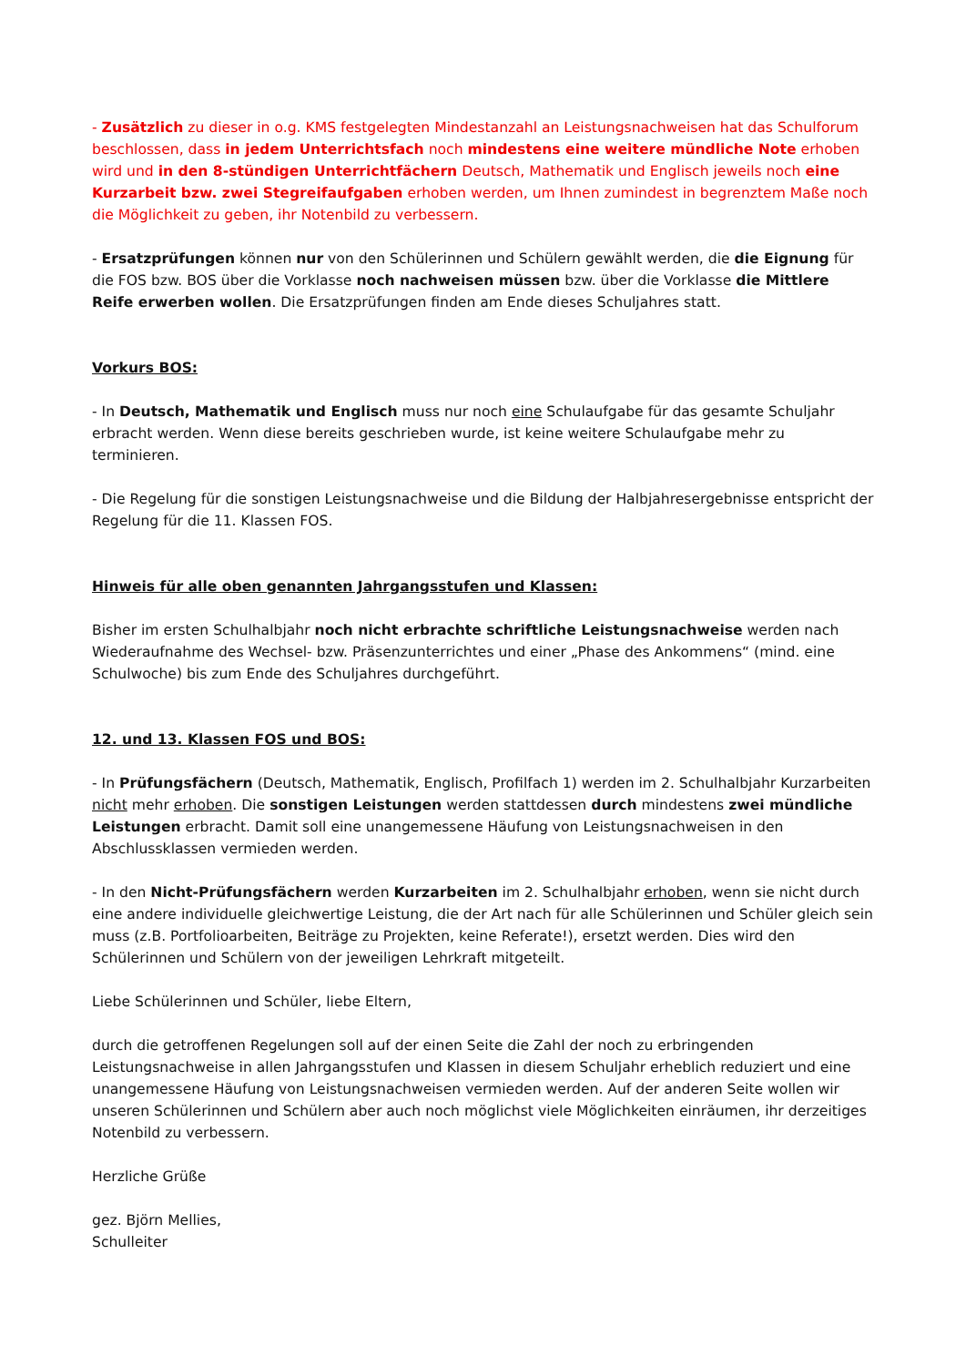- Zusätzlich zu dieser in o.g. KMS festgelegten Mindestanzahl an Leistungsnachweisen hat das Schulforum beschlossen, dass in jedem Unterrichtsfach noch mindestens eine weitere mündliche Note erhoben wird und in den 8-stündigen Unterrichtfächern Deutsch, Mathematik und Englisch jeweils noch eine Kurzarbeit bzw. zwei Stegreifaufgaben erhoben werden, um Ihnen zumindest in begrenztem Maße noch die Möglichkeit zu geben, ihr Notenbild zu verbessern.
- Ersatzprüfungen können nur von den Schülerinnen und Schülern gewählt werden, die die Eignung für die FOS bzw. BOS über die Vorklasse noch nachweisen müssen bzw. über die Vorklasse die Mittlere Reife erwerben wollen. Die Ersatzprüfungen finden am Ende dieses Schuljahres statt.
Vorkurs BOS:
- In Deutsch, Mathematik und Englisch muss nur noch eine Schulaufgabe für das gesamte Schuljahr erbracht werden. Wenn diese bereits geschrieben wurde, ist keine weitere Schulaufgabe mehr zu terminieren.
- Die Regelung für die sonstigen Leistungsnachweise und die Bildung der Halbjahresergebnisse entspricht der Regelung für die 11. Klassen FOS.
Hinweis für alle oben genannten Jahrgangsstufen und Klassen:
Bisher im ersten Schulhalbjahr noch nicht erbrachte schriftliche Leistungsnachweise werden nach Wiederaufnahme des Wechsel- bzw. Präsenzunterrichtes und einer „Phase des Ankommens“ (mind. eine Schulwoche) bis zum Ende des Schuljahres durchgeführt.
12. und 13. Klassen FOS und BOS:
- In Prüfungsfächern (Deutsch, Mathematik, Englisch, Profilfach 1) werden im 2. Schulhalbjahr Kurzarbeiten nicht mehr erhoben. Die sonstigen Leistungen werden stattdessen durch mindestens zwei mündliche Leistungen erbracht. Damit soll eine unangemessene Häufung von Leistungsnachweisen in den Abschlussklassen vermieden werden.
- In den Nicht-Prüfungsfächern werden Kurzarbeiten im 2. Schulhalbjahr erhoben, wenn sie nicht durch eine andere individuelle gleichwertige Leistung, die der Art nach für alle Schülerinnen und Schüler gleich sein muss (z.B. Portfolioarbeiten, Beiträge zu Projekten, keine Referate!), ersetzt werden. Dies wird den Schülerinnen und Schülern von der jeweiligen Lehrkraft mitgeteilt.
Liebe Schülerinnen und Schüler, liebe Eltern,
durch die getroffenen Regelungen soll auf der einen Seite die Zahl der noch zu erbringenden Leistungsnachweise in allen Jahrgangsstufen und Klassen in diesem Schuljahr erheblich reduziert und eine unangemessene Häufung von Leistungsnachweisen vermieden werden. Auf der anderen Seite wollen wir unseren Schülerinnen und Schülern aber auch noch möglichst viele Möglichkeiten einräumen, ihr derzeitiges Notenbild zu verbessern.
Herzliche Grüße
gez. Björn Mellies,
Schulleiter